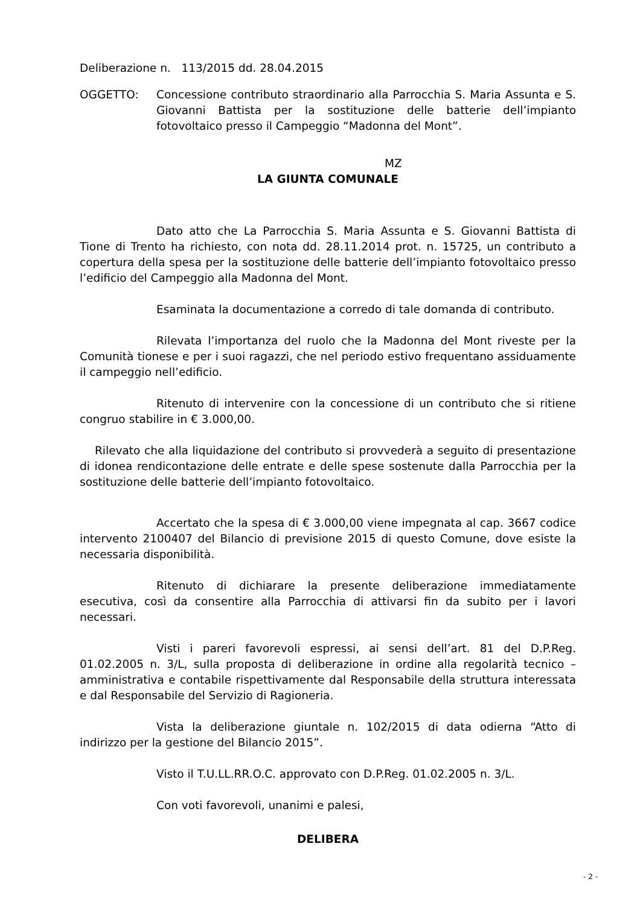Deliberazione n. 113/2015 dd. 28.04.2015
OGGETTO: Concessione contributo straordinario alla Parrocchia S. Maria Assunta e S. Giovanni Battista per la sostituzione delle batterie dell’impianto fotovoltaico presso il Campeggio “Madonna del Mont”.
MZ
LA GIUNTA COMUNALE
Dato atto che La Parrocchia S. Maria Assunta e S. Giovanni Battista di Tione di Trento ha richiesto, con nota dd. 28.11.2014 prot. n. 15725, un contributo a copertura della spesa per la sostituzione delle batterie dell’impianto fotovoltaico presso l’edificio del Campeggio alla Madonna del Mont.
Esaminata la documentazione a corredo di tale domanda di contributo.
Rilevata l’importanza del ruolo che la Madonna del Mont riveste per la Comunità tionese e per i suoi ragazzi, che nel periodo estivo frequentano assiduamente il campeggio nell’edificio.
Ritenuto di intervenire con la concessione di un contributo che si ritiene congruo stabilire in € 3.000,00.
Rilevato che alla liquidazione del contributo si provvederà a seguito di presentazione di idonea rendicontazione delle entrate e delle spese sostenute dalla Parrocchia per la sostituzione delle batterie dell’impianto fotovoltaico.
Accertato che la spesa di € 3.000,00 viene impegnata al cap. 3667 codice intervento 2100407 del Bilancio di previsione 2015 di questo Comune, dove esiste la necessaria disponibilità.
Ritenuto di dichiarare la presente deliberazione immediatamente esecutiva, così da consentire alla Parrocchia di attivarsi fin da subito per i lavori necessari.
Visti i pareri favorevoli espressi, ai sensi dell’art. 81 del D.P.Reg. 01.02.2005 n. 3/L, sulla proposta di deliberazione in ordine alla regolarità tecnico – amministrativa e contabile rispettivamente dal Responsabile della struttura interessata e dal Responsabile del Servizio di Ragioneria.
Vista la deliberazione giuntale n. 102/2015 di data odierna “Atto di indirizzo per la gestione del Bilancio 2015”.
Visto il T.U.LL.RR.O.C. approvato con D.P.Reg. 01.02.2005 n. 3/L.
Con voti favorevoli, unanimi e palesi,
DELIBERA
- 2 -